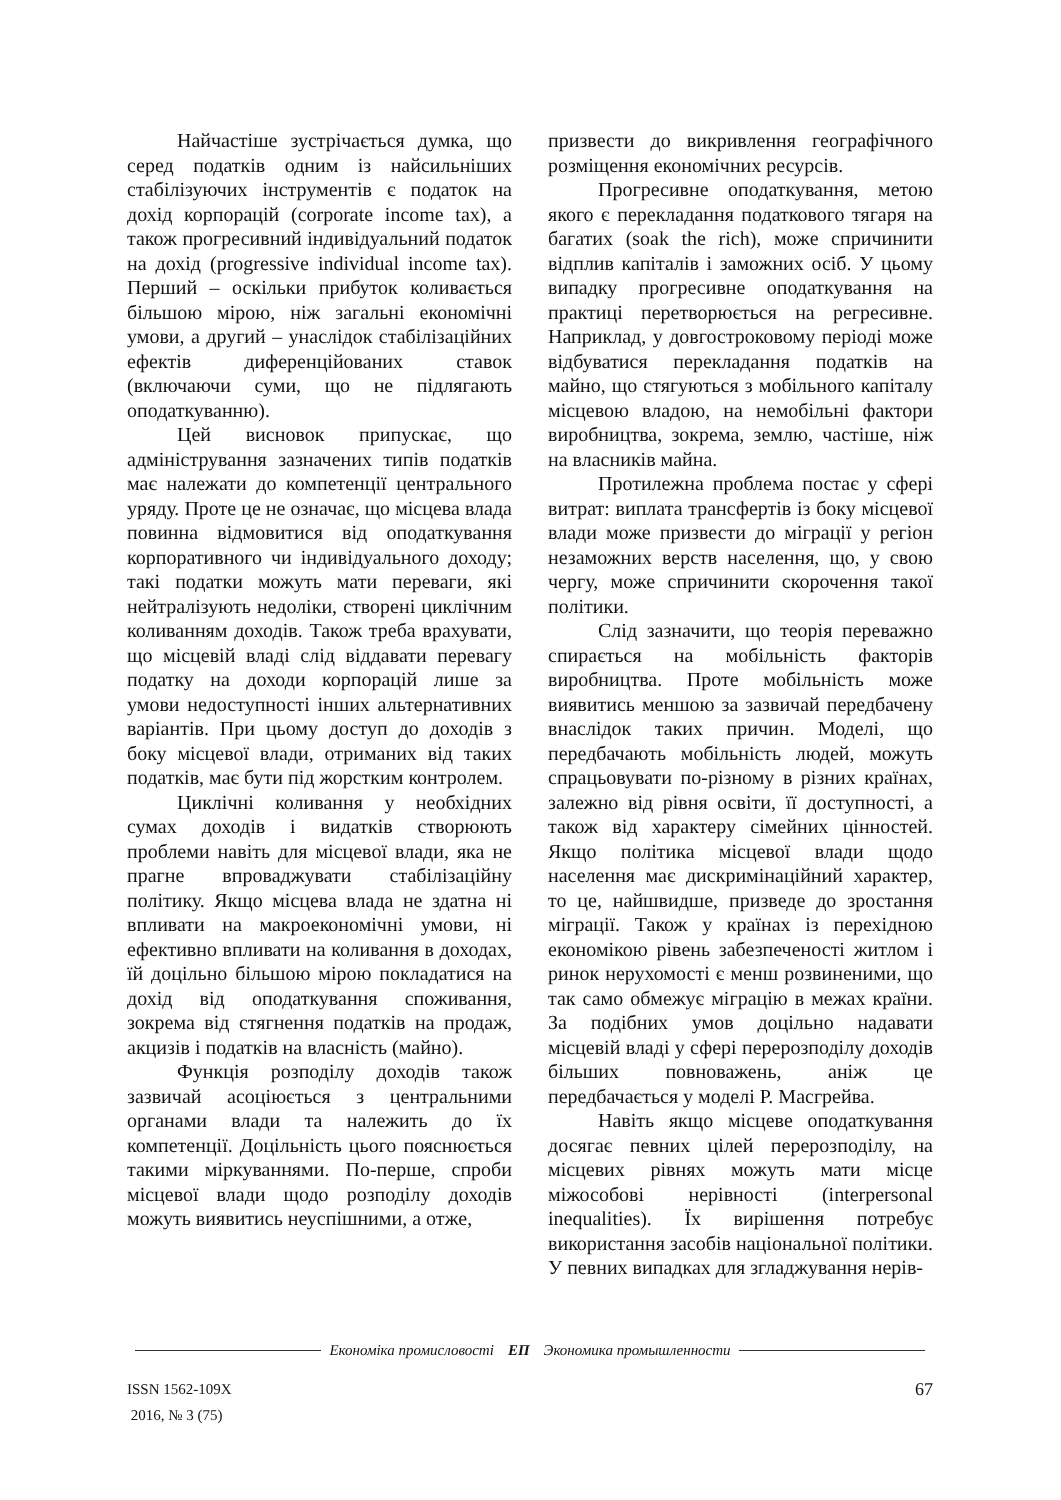Найчастіше зустрічається думка, що серед податків одним із найсильніших стабілізуючих інструментів є податок на дохід корпорацій (corporate income tax), а також прогресивний індивідуальний податок на дохід (progressive individual income tax). Перший – оскільки прибуток коливається більшою мірою, ніж загальні економічні умови, а другий – унаслідок стабілізаційних ефектів диференційованих ставок (включаючи суми, що не підлягають оподаткуванню).
Цей висновок припускає, що адміністрування зазначених типів податків має належати до компетенції центрального уряду. Проте це не означає, що місцева влада повинна відмовитися від оподаткування корпоративного чи індивідуального доходу; такі податки можуть мати переваги, які нейтралізують недоліки, створені циклічним коливанням доходів. Також треба врахувати, що місцевій владі слід віддавати перевагу податку на доходи корпорацій лише за умови недоступності інших альтернативних варіантів. При цьому доступ до доходів з боку місцевої влади, отриманих від таких податків, має бути під жорстким контролем.
Циклічні коливання у необхідних сумах доходів і видатків створюють проблеми навіть для місцевої влади, яка не прагне впроваджувати стабілізаційну політику. Якщо місцева влада не здатна ні впливати на макроекономічні умови, ні ефективно впливати на коливання в доходах, їй доцільно більшою мірою покладатися на дохід від оподаткування споживання, зокрема від стягнення податків на продаж, акцизів і податків на власність (майно).
Функція розподілу доходів також зазвичай асоціюється з центральними органами влади та належить до їх компетенції. Доцільність цього пояснюється такими міркуваннями. По-перше, спроби місцевої влади щодо розподілу доходів можуть виявитись неуспішними, а отже,
призвести до викривлення географічного розміщення економічних ресурсів.
Прогресивне оподаткування, метою якого є перекладання податкового тягаря на багатих (soak the rich), може спричинити відплив капіталів і заможних осіб. У цьому випадку прогресивне оподаткування на практиці перетворюється на регресивне. Наприклад, у довгостроковому періоді може відбуватися перекладання податків на майно, що стягуються з мобільного капіталу місцевою владою, на немобільні фактори виробництва, зокрема, землю, частіше, ніж на власників майна.
Протилежна проблема постає у сфері витрат: виплата трансфертів із боку місцевої влади може призвести до міграції у регіон незаможних верств населення, що, у свою чергу, може спричинити скорочення такої політики.
Слід зазначити, що теорія переважно спирається на мобільність факторів виробництва. Проте мобільність може виявитись меншою за зазвичай передбачену внаслідок таких причин. Моделі, що передбачають мобільність людей, можуть спрацьовувати по-різному в різних країнах, залежно від рівня освіти, її доступності, а також від характеру сімейних цінностей. Якщо політика місцевої влади щодо населення має дискримінаційний характер, то це, найшвидше, призведе до зростання міграції. Також у країнах із перехідною економікою рівень забезпеченості житлом і ринок нерухомості є менш розвиненими, що так само обмежує міграцію в межах країни. За подібних умов доцільно надавати місцевій владі у сфері перерозподілу доходів більших повноважень, аніж це передбачається у моделі Р. Масгрейва.
Навіть якщо місцеве оподаткування досягає певних цілей перерозподілу, на місцевих рівнях можуть мати місце міжособові нерівності (interpersonal inequalities). Їх вирішення потребує використання засобів національної політики. У певних випадках для згладжування нерів-
Економіка промисловості ЕП Экономика промышленности
ISSN 1562-109X
2016, № 3 (75)
67